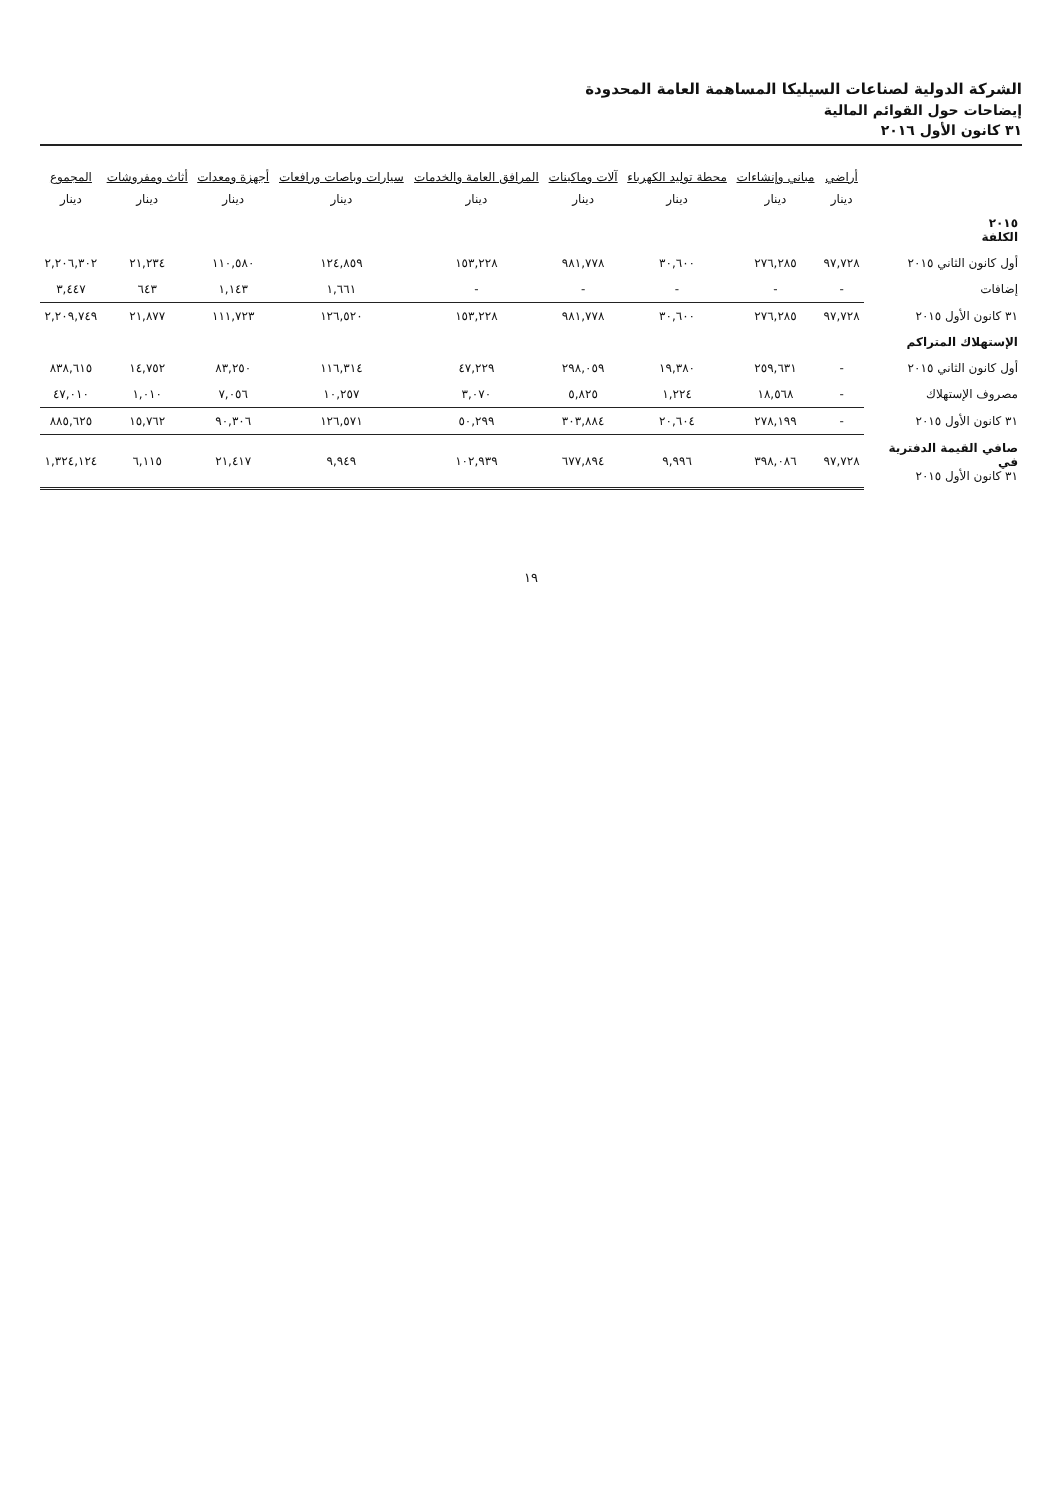الشركة الدولية لصناعات السيليكا المساهمة العامة المحدودة
إيضاحات حول القوائم المالية
٣١ كانون الأول ٢٠١٦
| | أراضي | مباني وإنشاءات | محطة توليد الكهرباء | آلات وماكينات | المرافق العامة والخدمات | سيارات وباصات ورافعات | أجهزة ومعدات | أثاث ومفروشات | المجموع |
| --- | --- | --- | --- | --- | --- | --- | --- | --- | --- |
| | دينار | دينار | دينار | دينار | دينار | دينار | دينار | دينار | دينار |
| ٢٠١٥ الكلفة | | | | | | | | | |
| أول كانون الثاني ٢٠١٥ | ٩٧,٧٢٨ | ٢٧٦,٢٨٥ | ٣٠,٦٠٠ | ٩٨١,٧٧٨ | ١٥٣,٢٢٨ | ١٢٤,٨٥٩ | ١١٠,٥٨٠ | ٢١,٢٣٤ | ٢,٢٠٦,٣٠٢ |
| إضافات | - | - | - | - | - | ١,٦٦١ | ١,١٤٣ | ٦٤٣ | ٣,٤٤٧ |
| ٣١ كانون الأول ٢٠١٥ | ٩٧,٧٢٨ | ٢٧٦,٢٨٥ | ٣٠,٦٠٠ | ٩٨١,٧٧٨ | ١٥٣,٢٢٨ | ١٢٦,٥٢٠ | ١١١,٧٢٣ | ٢١,٨٧٧ | ٢,٢٠٩,٧٤٩ |
| الإستهلاك المتراكم | | | | | | | | | |
| أول كانون الثاني ٢٠١٥ | - | ٢٥٩,٦٣١ | ١٩,٣٨٠ | ٢٩٨,٠٥٩ | ٤٧,٢٢٩ | ١١٦,٣١٤ | ٨٣,٢٥٠ | ١٤,٧٥٢ | ٨٣٨,٦١٥ |
| مصروف الإستهلاك | - | ١٨,٥٦٨ | ١,٢٢٤ | ٥,٨٢٥ | ٣,٠٧٠ | ١٠,٢٥٧ | ٧,٠٥٦ | ١,٠١٠ | ٤٧,٠١٠ |
| ٣١ كانون الأول ٢٠١٥ | - | ٢٧٨,١٩٩ | ٢٠,٦٠٤ | ٣٠٣,٨٨٤ | ٥٠,٢٩٩ | ١٢٦,٥٧١ | ٩٠,٣٠٦ | ١٥,٧٦٢ | ٨٨٥,٦٢٥ |
| صافي القيمة الدفترية في ٣١ كانون الأول ٢٠١٥ | ٩٧,٧٢٨ | ٣٩٨,٠٨٦ | ٩,٩٩٦ | ٦٧٧,٨٩٤ | ١٠٢,٩٣٩ | ٩,٩٤٩ | ٢١,٤١٧ | ٦,١١٥ | ١,٣٢٤,١٢٤ |
١٩